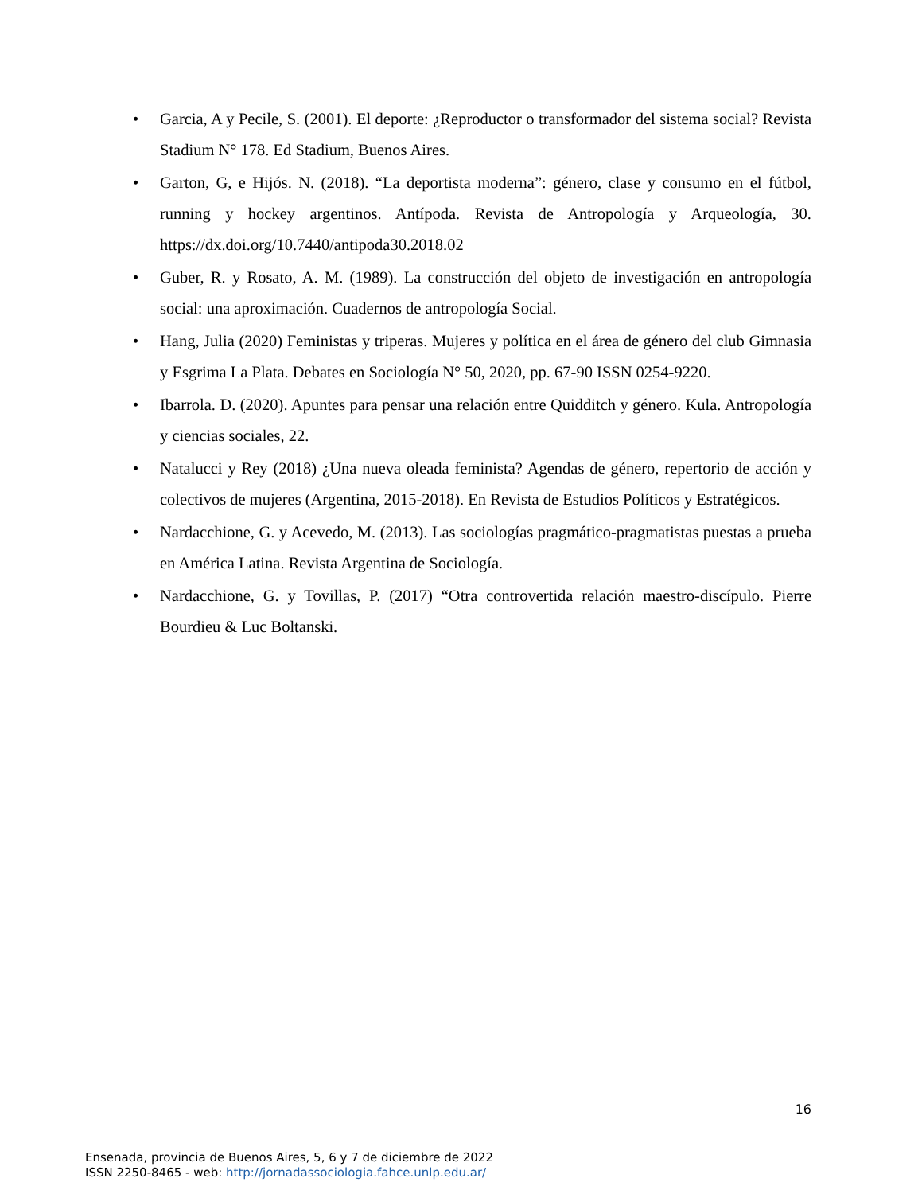• Garcia, A y Pecile, S. (2001). El deporte: ¿Reproductor o transformador del sistema social? Revista Stadium N° 178. Ed Stadium, Buenos Aires.
• Garton, G, e Hijós. N. (2018). “La deportista moderna”: género, clase y consumo en el fútbol, running y hockey argentinos. Antípoda. Revista de Antropología y Arqueología, 30. https://dx.doi.org/10.7440/antipoda30.2018.02
• Guber, R. y Rosato, A. M. (1989). La construcción del objeto de investigación en antropología social: una aproximación. Cuadernos de antropología Social.
• Hang, Julia (2020) Feministas y triperas. Mujeres y política en el área de género del club Gimnasia y Esgrima La Plata. Debates en Sociología N° 50, 2020, pp. 67-90 ISSN 0254-9220.
• Ibarrola. D. (2020). Apuntes para pensar una relación entre Quidditch y género. Kula. Antropología y ciencias sociales, 22.
• Natalucci y Rey (2018) ¿Una nueva oleada feminista? Agendas de género, repertorio de acción y colectivos de mujeres (Argentina, 2015-2018). En Revista de Estudios Políticos y Estratégicos.
• Nardacchione, G. y Acevedo, M. (2013). Las sociologías pragmático-pragmatistas puestas a prueba en América Latina. Revista Argentina de Sociología.
• Nardacchione, G. y Tovillas, P. (2017) “Otra controvertida relación maestro-discípulo. Pierre Bourdieu & Luc Boltanski.
16
Ensenada, provincia de Buenos Aires, 5, 6 y 7 de diciembre de 2022
ISSN 2250-8465 - web: http://jornadassociologia.fahce.unlp.edu.ar/